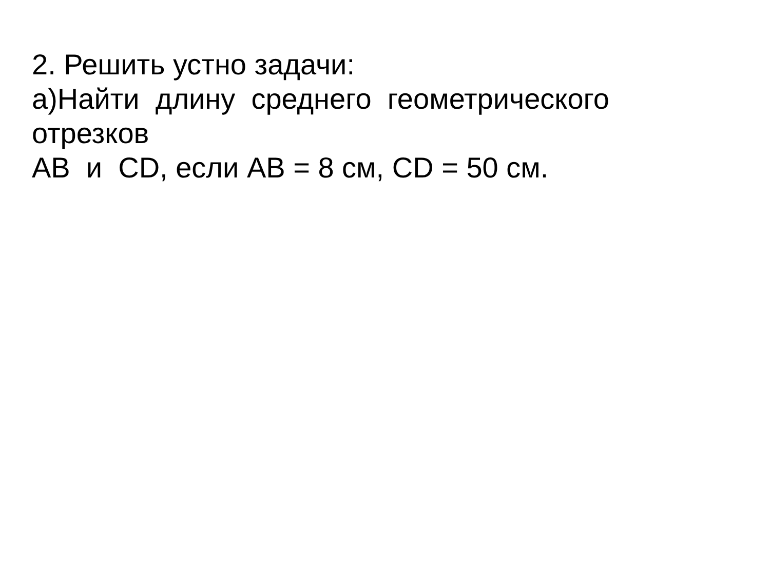2. Решить устно задачи:
а)Найти длину среднего геометрического
отрезков
АВ и СD, если АВ = 8 см, СD = 50 см.